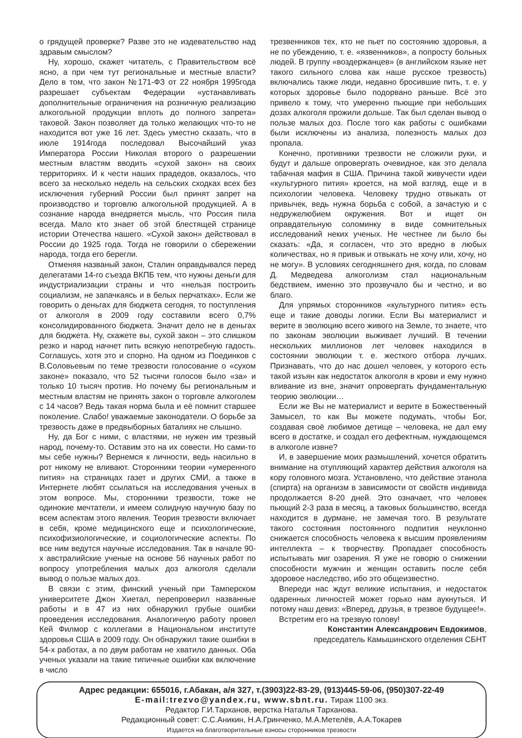о грядущей проверке? Разве это не издевательство над здравым смыслом?
Ну, хорошо, скажет читатель, с Правительством всё ясно, а при чем тут региональные и местные власти? Дело в том, что закон №171-ФЗ от 22 ноября 1995года разрешает субъектам Федерации «устанавливать дополнительные ограничения на розничную реализацию алкогольной продукции вплоть до полного запрета» таковой. Закон позволяет да только желающих что-то не находится вот уже 16 лет. Здесь уместно сказать, что в июле 1914года последовал Высочайший указ Императора России Николая второго о разрешении местным властям вводить «сухой закон» на своих территориях. И к чести наших прадедов, оказалось, что всего за несколько недель на сельских сходках всех без исключения губерний России был принят запрет на производство и торговлю алкогольной продукцией. А в сознание народа внедряется мысль, что Россия пила всегда. Мало кто знает об этой блестящей странице истории Отечества нашего. «Сухой закон» действовал в России до 1925 года. Тогда не говорили о сбережении народа, тогда его берегли.
Отменяя названый закон, Сталин оправдывался перед делегатами 14-го съезда ВКПБ тем, что нужны деньги для индустриализации страны и что «нельзя построить социализм, не запачкаясь и в белых перчатках». Если же говорить о деньгах для бюджета сегодня, то поступления от алкоголя в 2009 году составили всего 0,7% консолидированного бюджета. Значит дело не в деньгах для бюджета. Ну, скажете вы, сухой закон – это слишком резко и народ начнет пить всякую непотребную гадость. Соглашусь, хотя это и спорно. На одном из Поединков с В.Соловьевым по теме трезвости голосование о «сухом законе» показало, что 52 тысячи голосов было «за» и только 10 тысяч против. Но почему бы региональным и местным властям не принять закон о торговле алкоголем с 14 часов? Ведь такая норма была и её помнит старшее поколение. Слабо! уважаемые законодатели. О борьбе за трезвость даже в предвыборных баталиях не слышно.
Ну, да Бог с ними, с властями, не нужен им трезвый народ, почему-то. Оставим это на их совести. Но сами-то мы себе нужны? Вернемся к личности, ведь насильно в рот никому не вливают. Сторонники теории «умеренного пития» на страницах газет и других СМИ, а также в Интернете любят ссылаться на исследования ученых в этом вопросе. Мы, сторонники трезвости, тоже не одинокие мечтатели, и имеем солидную научную базу по всем аспектам этого явления. Теория трезвости включает в себя, кроме медицинского еще и психологические, психофизиологические, и социологические аспекты. По все ним ведутся научные исследования. Так в начале 90-х австралийские ученые на основе 56 научных работ по вопросу употребления малых доз алкоголя сделали вывод о пользе малых доз.
В связи с этим, финский ученый при Тамперском университете Джон Хиетал, перепроверил названные работы и в 47 из них обнаружил грубые ошибки проведения исследования. Аналогичную работу провел Кей Филмор с коллегами в Национальном институте здоровья США в 2009 году. Он обнаружил такие ошибки в 54-х работах, а по двум работам не хватило данных. Оба ученых указали на такие типичные ошибки как включение в число
трезвенников тех, кто не пьет по состоянию здоровья, а не по убеждению, т. е. «язвенников», а попросту больных людей. В группу «воздержанцев» (в английском языке нет такого сильного слова как наше русское трезвость) включались также люди, недавно бросившие пить, т. е. у которых здоровье было подорвано раньше. Всё это привело к тому, что умеренно пьющие при небольших дозах алкоголя прожили дольше. Так был сделан вывод о пользе малых доз. После того как работы с ошибками были исключены из анализа, полезность малых доз пропала.
Конечно, противники трезвости не сложили руки, и будут и дальше опровергать очевидное, как это делала табачная мафия в США. Причина такой живучести идеи «культурного пития» кроется, на мой взгляд, еще и в психологии человека. Человеку трудно отвыкать от привычек, ведь нужна борьба с собой, а зачастую и с недружелюбием окружения. Вот и ищет он оправдательную соломинку в виде сомнительных исследований неких ученых. Не честнее ли было бы сказать: «Да, я согласен, что это вредно в любых количествах, но я привык и отвыкать не хочу или, хочу, но не могу». В условиях сегодняшнего дня, когда, по словам Д. Медведева алкоголизм стал национальным бедствием, именно это прозвучало бы и честно, и во благо.
Для упрямых сторонников «культурного пития» есть еще и такие доводы логики. Если Вы материалист и верите в эволюцию всего живого на Земле, то знаете, что по законам эволюции выживает лучший. В течении нескольких миллионов лет человек находился в состоянии эволюции т. е. жесткого отбора лучших. Признавать, что до нас дошел человек, у которого есть такой изъян как недостаток алкоголя в крови и ему нужно вливание из вне, значит опровергать фундаментальную теорию эволюции…
Если же Вы не материалист и верите в Божественный Замысел, то как Вы можете подумать, чтобы Бог, создавая своё любимое детище – человека, не дал ему всего в достатке, и создал его дефектным, нуждающемся в алкоголе извне?
И, в завершение моих размышлений, хочется обратить внимание на отупляющий характер действия алкоголя на кору головного мозга. Установлено, что действие этанола (спирта) на организм в зависимости от свойств индивида продолжается 8-20 дней. Это означает, что человек пьющий 2-3 раза в месяц, а таковых большинство, всегда находится в дурмане, не замечая того. В результате такого состояния постоянного подпития неуклонно снижается способность человека к высшим проявлениям интеллекта – к творчеству. Пропадает способность испытывать миг озарения. Я уже не говорю о снижении способности мужчин и женщин оставить после себя здоровое наследство, ибо это общеизвестно.
Впереди нас ждут великие испытания, и недостаток одаренных личностей может горько нам аукнуться. И потому наш девиз: «Вперед, друзья, в трезвое будущее!».
Встретим его на трезвую голову!
Константин Александрович Евдокимов,
председатель Камышинского отделения СБНТ
Адрес редакции: 655016, г.Абакан, а/я 327, т.(3903)22-83-29, (913)445-59-06, (950)307-22-49
E-mail:trezvo@yandex.ru, www.sbnt.ru. Тираж 1100 экз.
Редактор Г.И.Тарханов, верстка Наталья Тарханова.
Редакционный совет: С.С.Аникин, Н.А.Гринченко, М.А.Метелёв, А.А.Токарев
Издается на благотворительные взносы сторонников трезвости